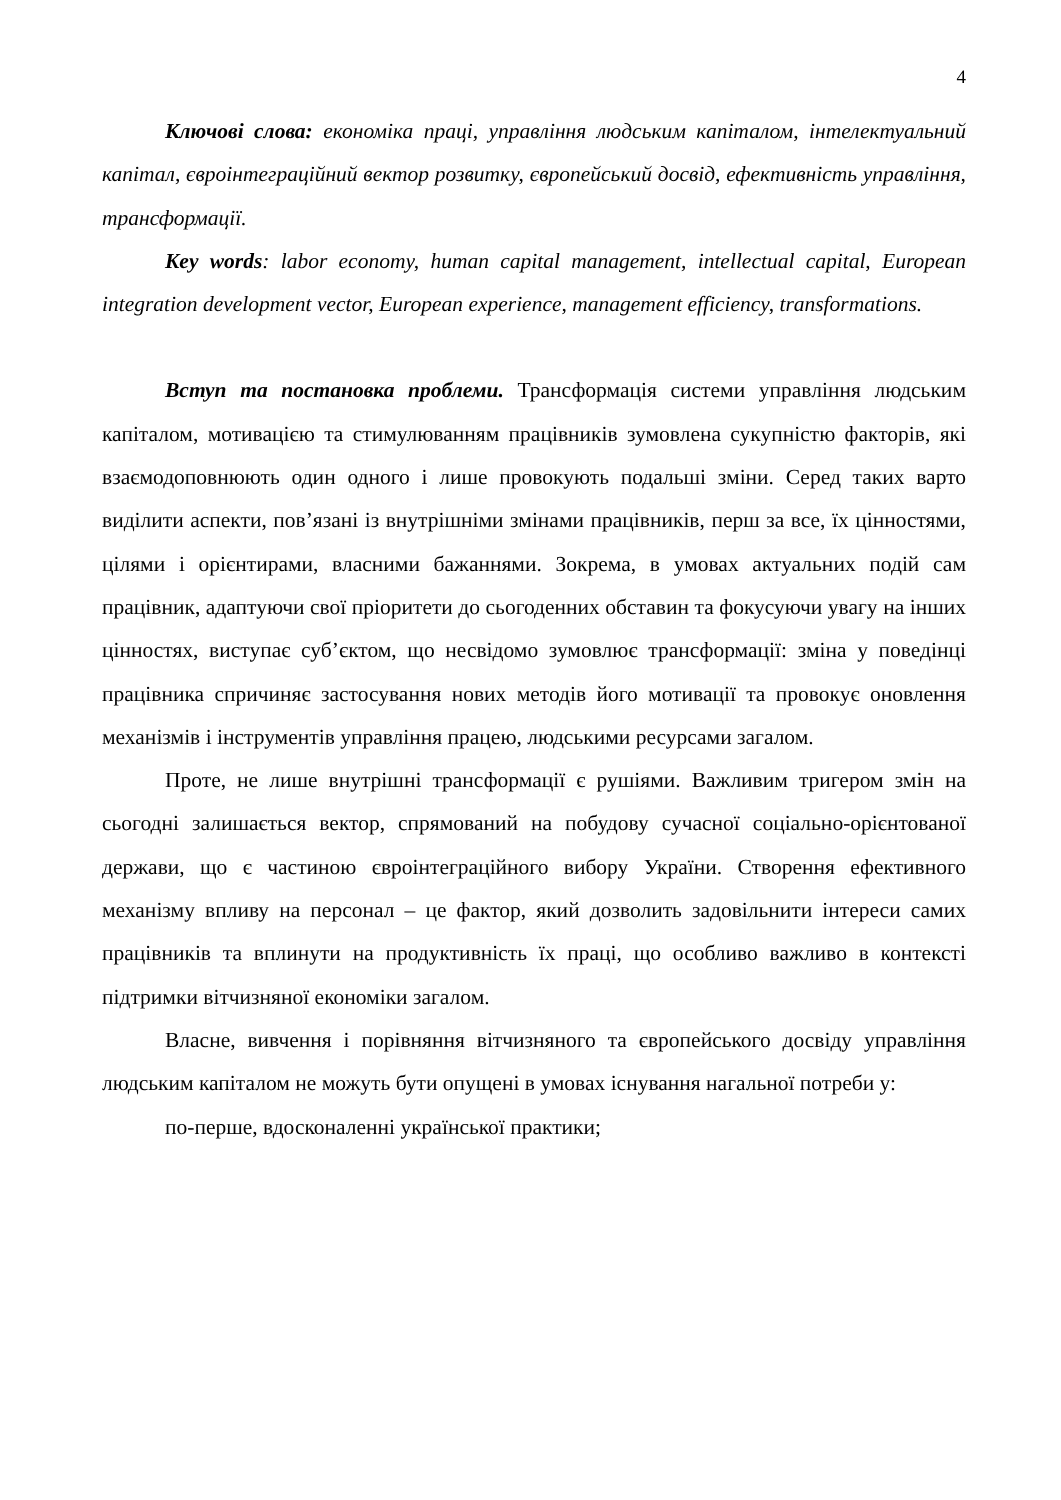4
Ключові слова: економіка праці, управління людським капіталом, інтелектуальний капітал, євроінтеграційний вектор розвитку, європейський досвід, ефективність управління, трансформації.
Key words: labor economy, human capital management, intellectual capital, European integration development vector, European experience, management efficiency, transformations.
Вступ та постановка проблеми. Трансформація системи управління людським капіталом, мотивацією та стимулюванням працівників зумовлена сукупністю факторів, які взаємодоповнюють один одного і лише провокують подальші зміни. Серед таких варто виділити аспекти, пов’язані із внутрішніми змінами працівників, перш за все, їх цінностями, цілями і орієнтирами, власними бажаннями. Зокрема, в умовах актуальних подій сам працівник, адаптуючи свої пріоритети до сьогоденних обставин та фокусуючи увагу на інших цінностях, виступає суб’єктом, що несвідомо зумовлює трансформації: зміна у поведінці працівника спричиняє застосування нових методів його мотивації та провокує оновлення механізмів і інструментів управління працею, людськими ресурсами загалом.
Проте, не лише внутрішні трансформації є рушіями. Важливим тригером змін на сьогодні залишається вектор, спрямований на побудову сучасної соціально-орієнтованої держави, що є частиною євроінтеграційного вибору України. Створення ефективного механізму впливу на персонал – це фактор, який дозволить задовільнити інтереси самих працівників та вплинути на продуктивність їх праці, що особливо важливо в контексті підтримки вітчизняної економіки загалом.
Власне, вивчення і порівняння вітчизняного та європейського досвіду управління людським капіталом не можуть бути опущені в умовах існування нагальної потреби у:
по-перше, вдосконаленні української практики;